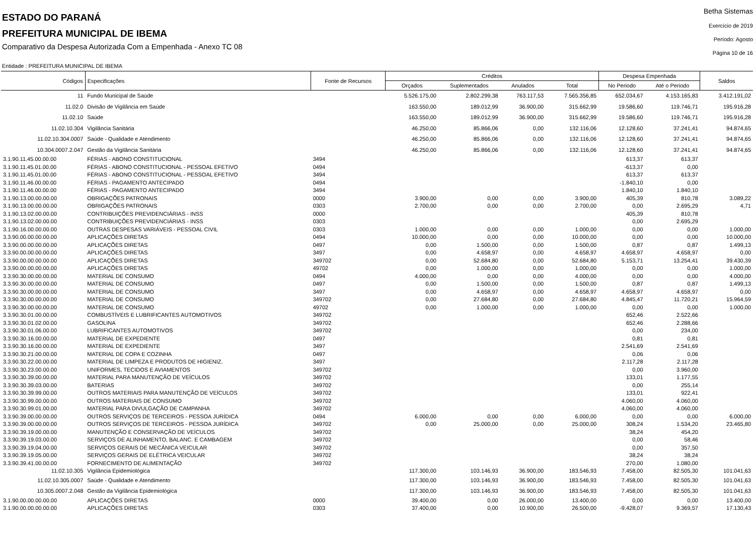ESTADO DO PARANÁ
PREFEITURA MUNICIPAL DE IBEMA
Comparativo da Despesa Autorizada Com a Empenhada - Anexo TC 08
Betha Sistemas
Exercício de 2019
Período: Agosto
Página 10 de 16
Entidade : PREFEITURA MUNICIPAL DE IBEMA
| Códigos | Especificações | Fonte de Recursos | Créditos | | | | Despesa Empenhada | | Saldos |
| --- | --- | --- | --- | --- | --- | --- | --- | --- | --- |
| | | | Orçados | Suplementados | Anulados | Total | No Periodo | Até o Periodo | |
| 11 | Fundo Municipal de Saúde | | 5.526.175,00 | 2.802.299,38 | 763.117,53 | 7.565.356,85 | 652.034,67 | 4.153.165,83 | 3.412.191,02 |
| 11.02.0 | Divisão de Vigilância em Saúde | | 163.550,00 | 189.012,99 | 36.900,00 | 315.662,99 | 19.586,60 | 119.746,71 | 195.916,28 |
| 11.02.10 | Saúde | | 163.550,00 | 189.012,99 | 36.900,00 | 315.662,99 | 19.586,60 | 119.746,71 | 195.916,28 |
| 11.02.10.304 | Vigilância Sanitária | | 46.250,00 | 85.866,06 | 0,00 | 132.116,06 | 12.128,60 | 37.241,41 | 94.874,65 |
| 11.02.10.304.0007 | Saúde - Qualidade e Atendimento | | 46.250,00 | 85.866,06 | 0,00 | 132.116,06 | 12.128,60 | 37.241,41 | 94.874,65 |
| 10.304.0007.2.047 | Gestão da Vigilância Sanitária | | 46.250,00 | 85.866,06 | 0,00 | 132.116,06 | 12.128,60 | 37.241,41 | 94.874,65 |
| 3.1.90.11.45.00.00.00 | FÉRIAS - ABONO CONSTITUCIONAL | 3494 | | | | | 613,37 | 613,37 | |
| 3.1.90.11.45.01.00.00 | FÉRIAS - ABONO CONSTITUCIONAL - PESSOAL EFETIVO | 0494 | | | | | -613,37 | 0,00 | |
| 3.1.90.11.45.01.00.00 | FÉRIAS - ABONO CONSTITUCIONAL - PESSOAL EFETIVO | 3494 | | | | | 613,37 | 613,37 | |
| 3.1.90.11.46.00.00.00 | FÉRIAS - PAGAMENTO ANTECIPADO | 0494 | | | | | -1.840,10 | 0,00 | |
| 3.1.90.11.46.00.00.00 | FÉRIAS - PAGAMENTO ANTECIPADO | 3494 | | | | | 1.840,10 | 1.840,10 | |
| 3.1.90.13.00.00.00.00 | OBRIGAÇÕES PATRONAIS | 0000 | 3.900,00 | 0,00 | 0,00 | 3.900,00 | 405,39 | 810,78 | 3.089,22 |
| 3.1.90.13.00.00.00.00 | OBRIGAÇÕES PATRONAIS | 0303 | 2.700,00 | 0,00 | 0,00 | 2.700,00 | 0,00 | 2.695,29 | 4,71 |
| 3.1.90.13.02.00.00.00 | CONTRIBUIÇÕES PREVIDENCIÁRIAS - INSS | 0000 | | | | | 405,39 | 810,78 | |
| 3.1.90.13.02.00.00.00 | CONTRIBUIÇÕES PREVIDENCIÁRIAS - INSS | 0303 | | | | | 0,00 | 2.695,29 | |
| 3.1.90.16.00.00.00.00 | OUTRAS DESPESAS VARIÁVEIS - PESSOAL CIVIL | 0303 | 1.000,00 | 0,00 | 0,00 | 1.000,00 | 0,00 | 0,00 | 1.000,00 |
| 3.3.90.00.00.00.00.00 | APLICAÇÕES DIRETAS | 0494 | 10.000,00 | 0,00 | 0,00 | 10.000,00 | 0,00 | 0,00 | 10.000,00 |
| 3.3.90.00.00.00.00.00 | APLICAÇÕES DIRETAS | 0497 | 0,00 | 1.500,00 | 0,00 | 1.500,00 | 0,87 | 0,87 | 1.499,13 |
| 3.3.90.00.00.00.00.00 | APLICAÇÕES DIRETAS | 3497 | 0,00 | 4.658,97 | 0,00 | 4.658,97 | 4.658,97 | 4.658,97 | 0,00 |
| 3.3.90.00.00.00.00.00 | APLICAÇÕES DIRETAS | 349702 | 0,00 | 52.684,80 | 0,00 | 52.684,80 | 5.153,71 | 13.254,41 | 39.430,39 |
| 3.3.90.00.00.00.00.00 | APLICAÇÕES DIRETAS | 49702 | 0,00 | 1.000,00 | 0,00 | 1.000,00 | 0,00 | 0,00 | 1.000,00 |
| 3.3.90.30.00.00.00.00 | MATERIAL DE CONSUMO | 0494 | 4.000,00 | 0,00 | 0,00 | 4.000,00 | 0,00 | 0,00 | 4.000,00 |
| 3.3.90.30.00.00.00.00 | MATERIAL DE CONSUMO | 0497 | 0,00 | 1.500,00 | 0,00 | 1.500,00 | 0,87 | 0,87 | 1.499,13 |
| 3.3.90.30.00.00.00.00 | MATERIAL DE CONSUMO | 3497 | 0,00 | 4.658,97 | 0,00 | 4.658,97 | 4.658,97 | 4.658,97 | 0,00 |
| 3.3.90.30.00.00.00.00 | MATERIAL DE CONSUMO | 349702 | 0,00 | 27.684,80 | 0,00 | 27.684,80 | 4.845,47 | 11.720,21 | 15.964,59 |
| 3.3.90.30.00.00.00.00 | MATERIAL DE CONSUMO | 49702 | 0,00 | 1.000,00 | 0,00 | 1.000,00 | 0,00 | 0,00 | 1.000,00 |
| 3.3.90.30.01.00.00.00 | COMBUSTÍVEIS E LUBRIFICANTES AUTOMOTIVOS | 349702 | | | | | 652,46 | 2.522,66 | |
| 3.3.90.30.01.02.00.00 | GASOLINA | 349702 | | | | | 652,46 | 2.288,66 | |
| 3.3.90.30.01.06.00.00 | LUBRIFICANTES AUTOMOTIVOS | 349702 | | | | | 0,00 | 234,00 | |
| 3.3.90.30.16.00.00.00 | MATERIAL DE EXPEDIENTE | 0497 | | | | | 0,81 | 0,81 | |
| 3.3.90.30.16.00.00.00 | MATERIAL DE EXPEDIENTE | 3497 | | | | | 2.541,69 | 2.541,69 | |
| 3.3.90.30.21.00.00.00 | MATERIAL DE COPA E COZINHA | 0497 | | | | | 0,06 | 0,06 | |
| 3.3.90.30.22.00.00.00 | MATERIAL DE LIMPEZA E PRODUTOS DE HIGIENIZ. | 3497 | | | | | 2.117,28 | 2.117,28 | |
| 3.3.90.30.23.00.00.00 | UNIFORMES, TECIDOS E AVIAMENTOS | 349702 | | | | | 0,00 | 3.960,00 | |
| 3.3.90.30.39.00.00.00 | MATERIAL PARA MANUTENÇÃO DE VEÍCULOS | 349702 | | | | | 133,01 | 1.177,55 | |
| 3.3.90.30.39.03.00.00 | BATERIAS | 349702 | | | | | 0,00 | 255,14 | |
| 3.3.90.30.39.99.00.00 | OUTROS MATERIAIS PARA MANUTENÇÃO DE VEÍCULOS | 349702 | | | | | 133,01 | 922,41 | |
| 3.3.90.30.99.00.00.00 | OUTROS MATERIAIS DE CONSUMO | 349702 | | | | | 4.060,00 | 4.060,00 | |
| 3.3.90.30.99.01.00.00 | MATERIAL PARA DIVULGAÇÃO DE CAMPANHA | 349702 | | | | | 4.060,00 | 4.060,00 | |
| 3.3.90.39.00.00.00.00 | OUTROS SERVIÇOS DE TERCEIROS - PESSOA JURÍDICA | 0494 | 6.000,00 | 0,00 | 0,00 | 6.000,00 | 0,00 | 0,00 | 6.000,00 |
| 3.3.90.39.00.00.00.00 | OUTROS SERVIÇOS DE TERCEIROS - PESSOA JURÍDICA | 349702 | 0,00 | 25.000,00 | 0,00 | 25.000,00 | 308,24 | 1.534,20 | 23.465,80 |
| 3.3.90.39.19.00.00.00 | MANUTENÇÃO E CONSERVAÇÃO DE VEÍCULOS | 349702 | | | | | 38,24 | 454,20 | |
| 3.3.90.39.19.03.00.00 | SERVIÇOS DE ALINHAMENTO, BALANC. E CAMBAGEM | 349702 | | | | | 0,00 | 58,46 | |
| 3.3.90.39.19.04.00.00 | SERVIÇOS GERAIS DE MECÂNICA VEICULAR | 349702 | | | | | 0,00 | 357,50 | |
| 3.3.90.39.19.05.00.00 | SERVIÇOS GERAIS DE ELÉTRICA VEICULAR | 349702 | | | | | 38,24 | 38,24 | |
| 3.3.90.39.41.00.00.00 | FORNECIMENTO DE ALIMENTAÇÃO | 349702 | | | | | 270,00 | 1.080,00 | |
| 11.02.10.305 | Vigilância Epidemiológica | | 117.300,00 | 103.146,93 | 36.900,00 | 183.546,93 | 7.458,00 | 82.505,30 | 101.041,63 |
| 11.02.10.305.0007 | Saúde - Qualidade e Atendimento | | 117.300,00 | 103.146,93 | 36.900,00 | 183.546,93 | 7.458,00 | 82.505,30 | 101.041,63 |
| 10.305.0007.2.048 | Gestão da Vigilância Epidemiológica | | 117.300,00 | 103.146,93 | 36.900,00 | 183.546,93 | 7.458,00 | 82.505,30 | 101.041,63 |
| 3.1.90.00.00.00.00.00 | APLICAÇÕES DIRETAS | 0000 | 39.400,00 | 0,00 | 26.000,00 | 13.400,00 | 0,00 | 0,00 | 13.400,00 |
| 3.1.90.00.00.00.00.00 | APLICAÇÕES DIRETAS | 0303 | 37.400,00 | 0,00 | 10.900,00 | 26.500,00 | -9.428,07 | 9.369,57 | 17.130,43 |